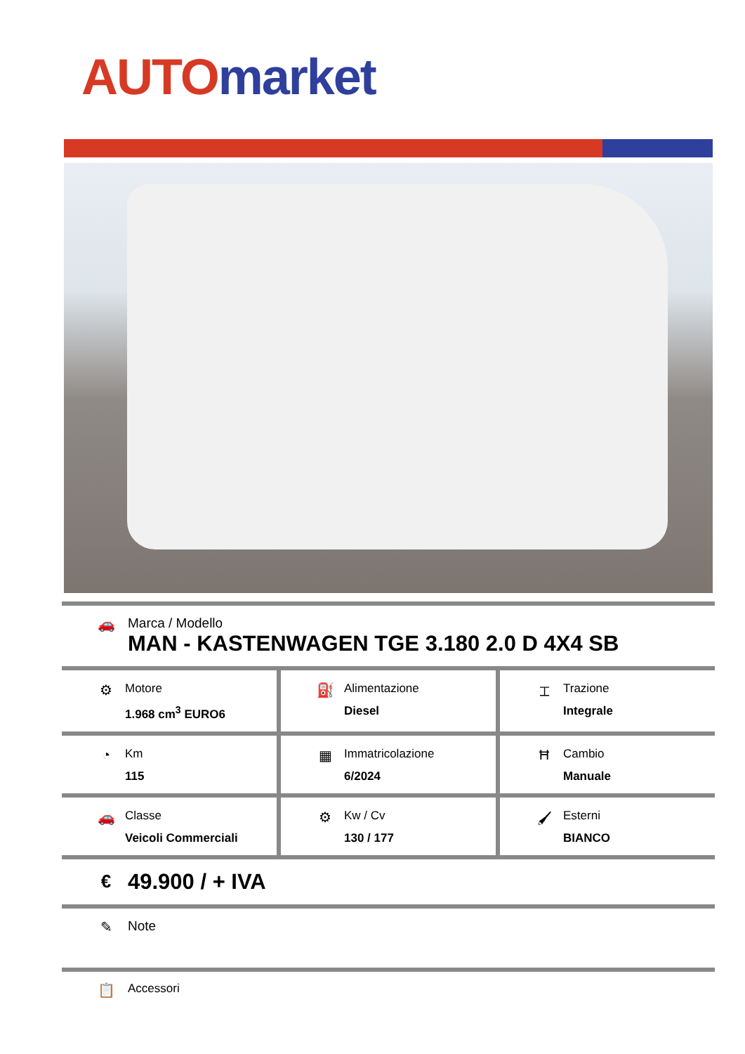AUTO market
🚗 Marca / Modello
MAN - KASTENWAGEN TGE 3.180 2.0 D 4X4 SB
⚙
Motore
1.968 cm<sup>3</sup> EURO6
⛽
Alimentazione
Diesel
⌶
Trazione
Integrale
◔
Km
115
▦
Immatricolazione
6/2024
Ħ
Cambio
Manuale
🚗
Classe
Veicoli Commerciali
⚙
Kw / Cv
130 / 177
🖌
Esterni
BIANCO
€
49.900 / + IVA
✎ Note
📋
Accessori